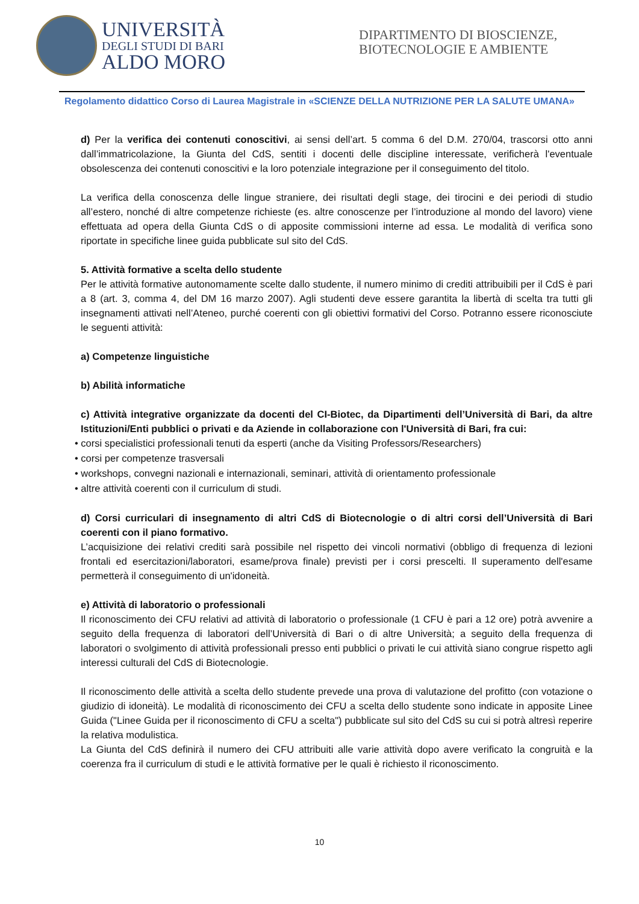UNIVERSITÀ
DEGLI STUDI DI BARI
ALDO MORO
DIPARTIMENTO DI BIOSCIENZE, BIOTECNOLOGIE E AMBIENTE
Regolamento didattico Corso di Laurea Magistrale in «SCIENZE DELLA NUTRIZIONE PER LA SALUTE UMANA»
d) Per la verifica dei contenuti conoscitivi, ai sensi dell’art. 5 comma 6 del D.M. 270/04, trascorsi otto anni dall’immatricolazione, la Giunta del CdS, sentiti i docenti delle discipline interessate, verificherà l'eventuale obsolescenza dei contenuti conoscitivi e la loro potenziale integrazione per il conseguimento del titolo.
La verifica della conoscenza delle lingue straniere, dei risultati degli stage, dei tirocini e dei periodi di studio all’estero, nonché di altre competenze richieste (es. altre conoscenze per l’introduzione al mondo del lavoro) viene effettuata ad opera della Giunta CdS o di apposite commissioni interne ad essa. Le modalità di verifica sono riportate in specifiche linee guida pubblicate sul sito del CdS.
5. Attività formative a scelta dello studente
Per le attività formative autonomamente scelte dallo studente, il numero minimo di crediti attribuibili per il CdS è pari a 8 (art. 3, comma 4, del DM 16 marzo 2007). Agli studenti deve essere garantita la libertà di scelta tra tutti gli insegnamenti attivati nell’Ateneo, purché coerenti con gli obiettivi formativi del Corso. Potranno essere riconosciute le seguenti attività:
a) Competenze linguistiche
b) Abilità informatiche
c) Attività integrative organizzate da docenti del CI-Biotec, da Dipartimenti dell’Università di Bari, da altre Istituzioni/Enti pubblici o privati e da Aziende in collaborazione con l'Università di Bari, fra cui:
• corsi specialistici professionali tenuti da esperti (anche da Visiting Professors/Researchers)
• corsi per competenze trasversali
• workshops, convegni nazionali e internazionali, seminari, attività di orientamento professionale
• altre attività coerenti con il curriculum di studi.
d) Corsi curriculari di insegnamento di altri CdS di Biotecnologie o di altri corsi dell’Università di Bari coerenti con il piano formativo.
L’acquisizione dei relativi crediti sarà possibile nel rispetto dei vincoli normativi (obbligo di frequenza di lezioni frontali ed esercitazioni/laboratori, esame/prova finale) previsti per i corsi prescelti. Il superamento dell'esame permetterà il conseguimento di un'idoneità.
e) Attività di laboratorio o professionali
Il riconoscimento dei CFU relativi ad attività di laboratorio o professionale (1 CFU è pari a 12 ore) potrà avvenire a seguito della frequenza di laboratori dell’Università di Bari o di altre Università; a seguito della frequenza di laboratori o svolgimento di attività professionali presso enti pubblici o privati le cui attività siano congrue rispetto agli interessi culturali del CdS di Biotecnologie.
Il riconoscimento delle attività a scelta dello studente prevede una prova di valutazione del profitto (con votazione o giudizio di idoneità). Le modalità di riconoscimento dei CFU a scelta dello studente sono indicate in apposite Linee Guida ("Linee Guida per il riconoscimento di CFU a scelta") pubblicate sul sito del CdS su cui si potrà altresì reperire la relativa modulistica.
La Giunta del CdS definirà il numero dei CFU attribuiti alle varie attività dopo avere verificato la congruità e la coerenza fra il curriculum di studi e le attività formative per le quali è richiesto il riconoscimento.
10